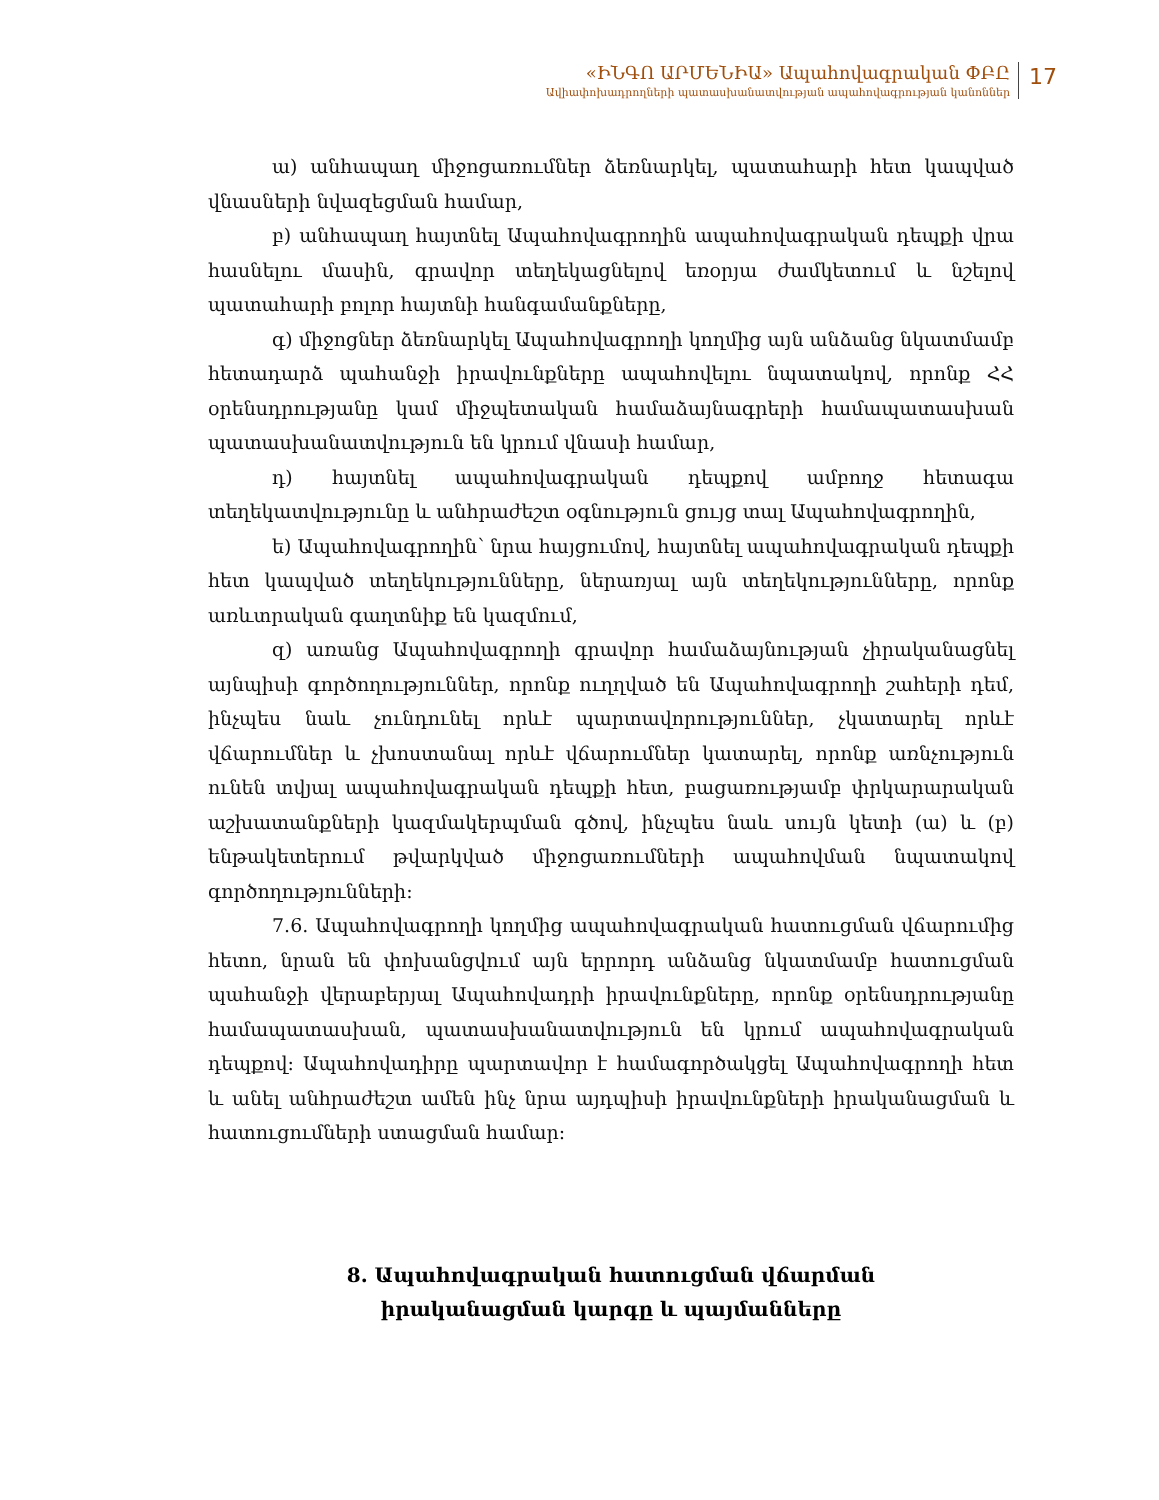«ԻՆԳՈ ԱՐՄԵՆԻԱ» Ապահովագրական ՓԲԸ
Ավիափոխադրողների պատասխանատվության ապահովագրության կանոններ
17
ա) անհապաղ միջոցառումներ ձեռնարկել, պատահարի հետ կապված վնասների նվազեցման համար,
բ) անհապաղ հայտնել Ապահովագրողին ապահովագրական դեպքի վրա հասնելու մասին, գրավոր տեղեկացնելով եռօրյա ժամկետում և նշելով պատահարի բոլոր հայտնի հանգամանքները,
գ) միջոցներ ձեռնարկել Ապահովագրողի կողմից այն անձանց նկատմամբ հետադարձ պահանջի իրավունքները ապահովելու նպատակով, որոնք ՀՀ օրենսդրությանը կամ միջպետական համաձայնագրերի համապատասխան պատասխանատվություն են կրում վնասի համար,
դ) հայտնել ապահովագրական դեպքով ամբողջ հետագա տեղեկատվությունը և անհրաժեշտ օգնություն ցույց տալ Ապահովագրողին,
ե) Ապահովագրողին՝ նրա հայցումով, հայտնել ապահովագրական դեպքի հետ կապված տեղեկությունները, ներառյալ այն տեղեկությունները, որոնք առևտրական գաղտնիք են կազմում,
զ) առանց Ապահովագրողի գրավոր համաձայնության չիրականացնել այնպիսի գործողություններ, որոնք ուղղված են Ապահովագրողի շահերի դեմ, ինչպես նաև չունդունել որևէ պարտավորություններ, չկատարել որևէ վճարումներ և չխոստանալ որևէ վճարումներ կատարել, որոնք առնչություն ունեն տվյալ ապահովագրական դեպքի հետ, բացառությամբ փրկարարական աշխատանքների կազմակերպման գծով, ինչպես նաև սույն կետի (ա) և (բ) ենթակետերում թվարկված միջոցառումների ապահովման նպատակով գործողությունների:
7.6. Ապահովագրողի կողմից ապահովագրական հատուցման վճարումից հետո, նրան են փոխանցվում այն երրորդ անձանց նկատմամբ հատուցման պահանջի վերաբերյալ Ապահովադրի իրավունքները, որոնք օրենսդրությանը համապատասխան, պատասխանատվություն են կրում ապահովագրական դեպքով: Ապահովադիրը պարտավոր է համագործակցել Ապահովագրողի հետ և անել անհրաժեշտ ամեն ինչ նրա այդպիսի իրավունքների իրականացման և հատուցումների ստացման համար:
8. Ապահովագրական հատուցման վճարման
իրականացման կարգը և պայմանները